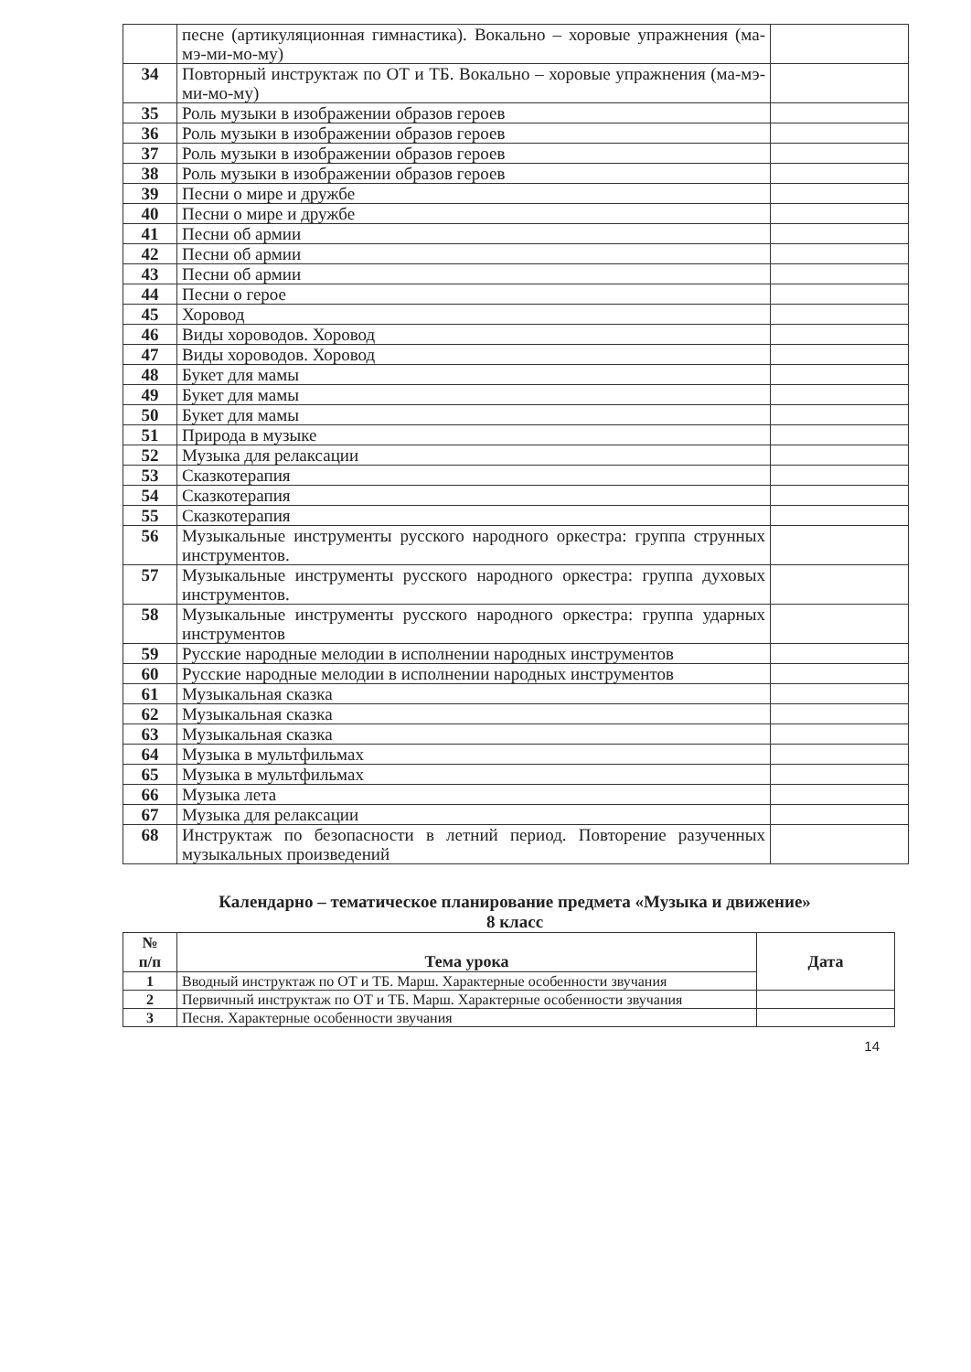| | песне (артикуляционная гимнастика). Вокально – хоровые упражнения (ма-мэ-ми-мо-му) | |
| 34 | Повторный инструктаж по ОТ и ТБ. Вокально – хоровые упражнения (ма-мэ-ми-мо-му) | |
| 35 | Роль музыки в изображении образов героев | |
| 36 | Роль музыки в изображении образов героев | |
| 37 | Роль музыки в изображении образов героев | |
| 38 | Роль музыки в изображении образов героев | |
| 39 | Песни о мире и дружбе | |
| 40 | Песни о мире и дружбе | |
| 41 | Песни об армии | |
| 42 | Песни об армии | |
| 43 | Песни об армии | |
| 44 | Песни о герое | |
| 45 | Хоровод | |
| 46 | Виды хороводов. Хоровод | |
| 47 | Виды хороводов. Хоровод | |
| 48 | Букет для мамы | |
| 49 | Букет для мамы | |
| 50 | Букет для мамы | |
| 51 | Природа в музыке | |
| 52 | Музыка для релаксации | |
| 53 | Сказкотерапия | |
| 54 | Сказкотерапия | |
| 55 | Сказкотерапия | |
| 56 | Музыкальные инструменты русского народного оркестра: группа струнных инструментов. | |
| 57 | Музыкальные инструменты русского народного оркестра: группа духовых инструментов. | |
| 58 | Музыкальные инструменты русского народного оркестра: группа ударных инструментов | |
| 59 | Русские народные мелодии в исполнении народных инструментов | |
| 60 | Русские народные мелодии в исполнении народных инструментов | |
| 61 | Музыкальная сказка | |
| 62 | Музыкальная сказка | |
| 63 | Музыкальная сказка | |
| 64 | Музыка в мультфильмах | |
| 65 | Музыка в мультфильмах | |
| 66 | Музыка лета | |
| 67 | Музыка для релаксации | |
| 68 | Инструктаж по безопасности в летний период. Повторение разученных музыкальных произведений | |
Календарно – тематическое планирование предмета «Музыка и движение»
8 класс
| № п/п | Тема урока | Дата |
| --- | --- | --- |
| 1 | Вводный инструктаж по ОТ и ТБ. Марш. Характерные особенности звучания | |
| 2 | Первичный инструктаж по ОТ и ТБ. Марш. Характерные особенности звучания | |
| 3 | Песня. Характерные особенности звучания | |
14